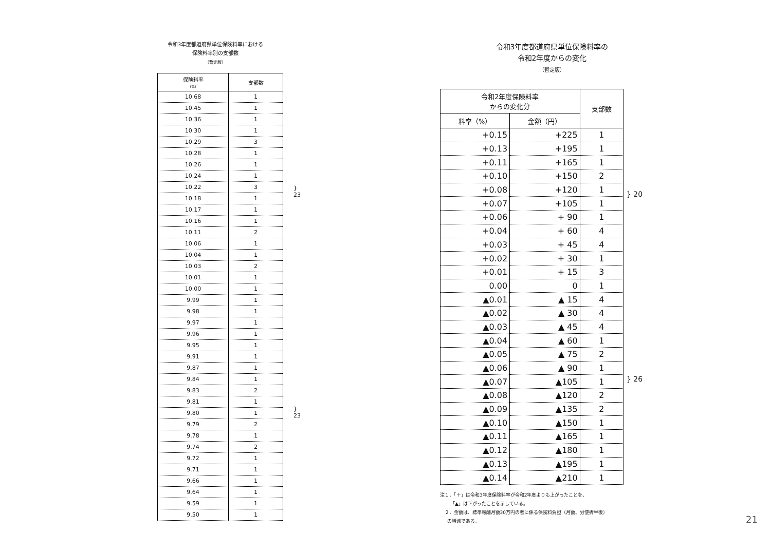令和3年度都道府県単位保険料率における
保険料率別の支部数
（暫定版）
| 保険料率 (%) | 支部数 |
| --- | --- |
| 10.68 | 1 |
| 10.45 | 1 |
| 10.36 | 1 |
| 10.30 | 1 |
| 10.29 | 3 |
| 10.28 | 1 |
| 10.26 | 1 |
| 10.24 | 1 |
| 10.22 | 3 |
| 10.18 | 1 |
| 10.17 | 1 |
| 10.16 | 1 |
| 10.11 | 2 |
| 10.06 | 1 |
| 10.04 | 1 |
| 10.03 | 2 |
| 10.01 | 1 |
| 10.00 | 1 |
| 9.99 | 1 |
| 9.98 | 1 |
| 9.97 | 1 |
| 9.96 | 1 |
| 9.95 | 1 |
| 9.91 | 1 |
| 9.87 | 1 |
| 9.84 | 1 |
| 9.83 | 2 |
| 9.81 | 1 |
| 9.80 | 1 |
| 9.79 | 2 |
| 9.78 | 1 |
| 9.74 | 2 |
| 9.72 | 1 |
| 9.71 | 1 |
| 9.66 | 1 |
| 9.64 | 1 |
| 9.59 | 1 |
| 9.50 | 1 |
} 23
} 23
令和3年度都道府県単位保険料率の
令和2年度からの変化
（暫定版）
| 令和2年度保険料率 からの変化分 | | 支部数 |
| --- | --- | --- |
| 料率（%） | 金額（円） | |
| +0.15 | +225 | 1 |
| +0.13 | +195 | 1 |
| +0.11 | +165 | 1 |
| +0.10 | +150 | 2 |
| +0.08 | +120 | 1 |
| +0.07 | +105 | 1 |
| +0.06 | + 90 | 1 |
| +0.04 | + 60 | 4 |
| +0.03 | + 45 | 4 |
| +0.02 | + 30 | 1 |
| +0.01 | + 15 | 3 |
| 0.00 | 0 | 1 |
| ▲0.01 | ▲ 15 | 4 |
| ▲0.02 | ▲ 30 | 4 |
| ▲0.03 | ▲ 45 | 4 |
| ▲0.04 | ▲ 60 | 1 |
| ▲0.05 | ▲ 75 | 2 |
| ▲0.06 | ▲ 90 | 1 |
| ▲0.07 | ▲105 | 1 |
| ▲0.08 | ▲120 | 2 |
| ▲0.09 | ▲135 | 2 |
| ▲0.10 | ▲150 | 1 |
| ▲0.11 | ▲165 | 1 |
| ▲0.12 | ▲180 | 1 |
| ▲0.13 | ▲195 | 1 |
| ▲0.14 | ▲210 | 1 |
} 20
} 26
注１．「＋」は令和3年度保険料率が令和2年度よりも上がったことを、
「▲」は下がったことを示している。
２．金額は、標準報酬月額30万円の者に係る保険料負担（月額、労使折半後）
の増減である。
21